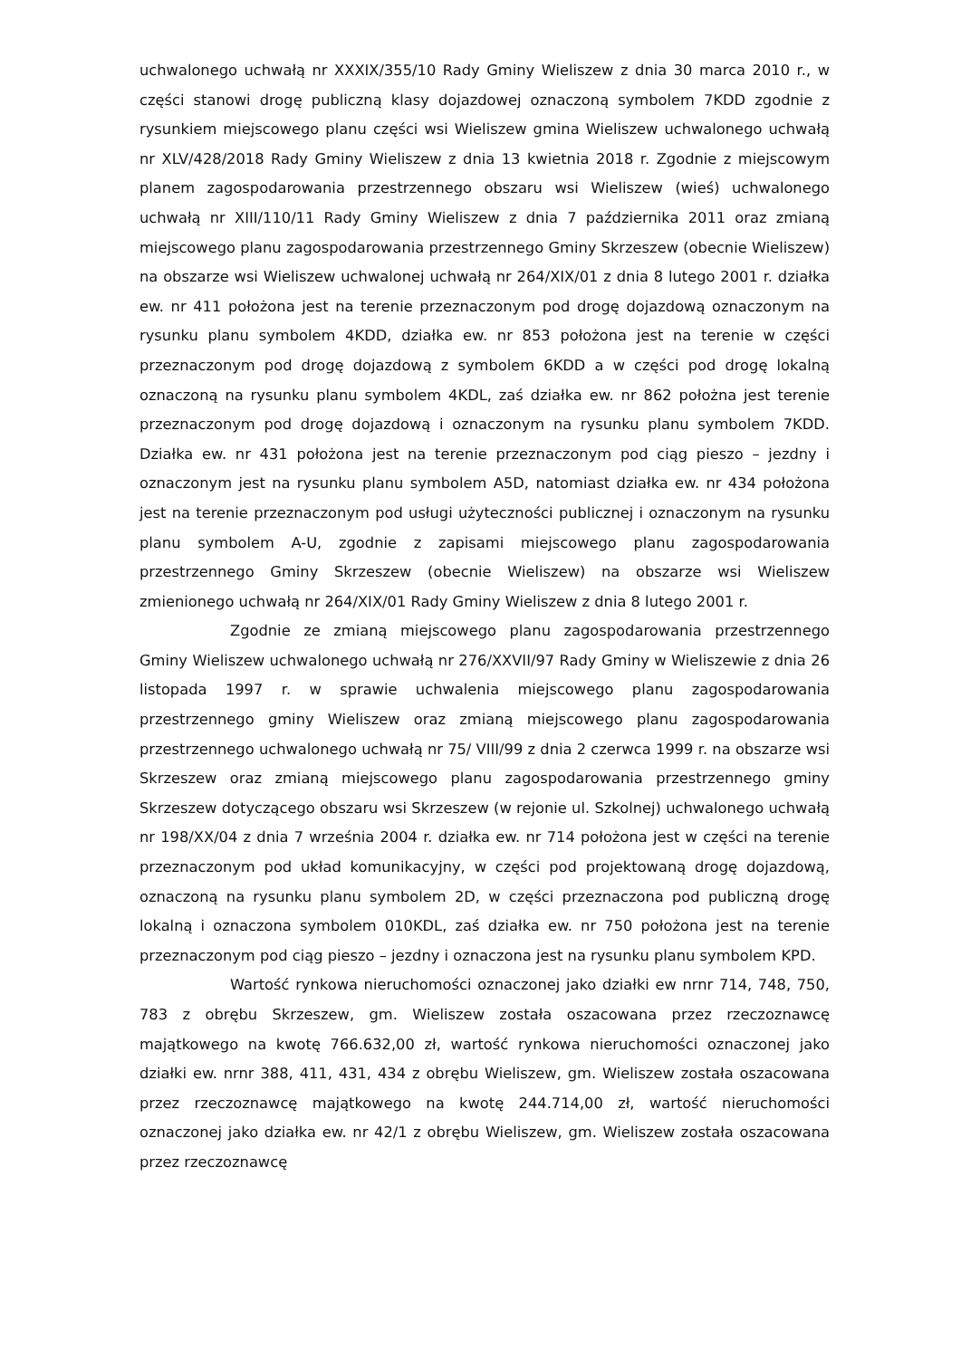uchwalonego uchwałą nr XXXIX/355/10 Rady Gminy Wieliszew z dnia 30 marca 2010 r., w części stanowi drogę publiczną klasy dojazdowej oznaczoną symbolem 7KDD zgodnie z rysunkiem miejscowego planu części wsi Wieliszew gmina Wieliszew uchwalonego uchwałą nr XLV/428/2018 Rady Gminy Wieliszew z dnia 13 kwietnia 2018 r. Zgodnie z miejscowym planem zagospodarowania przestrzennego obszaru wsi Wieliszew (wieś) uchwalonego uchwałą nr XIII/110/11 Rady Gminy Wieliszew z dnia 7 października 2011 oraz zmianą miejscowego planu zagospodarowania przestrzennego Gminy Skrzeszew (obecnie Wieliszew) na obszarze wsi Wieliszew uchwalonej uchwałą nr 264/XIX/01 z dnia 8 lutego 2001 r. działka ew. nr 411 położona jest na terenie przeznaczonym pod drogę dojazdową oznaczonym na rysunku planu symbolem 4KDD, działka ew. nr 853 położona jest na terenie w części przeznaczonym pod drogę dojazdową z symbolem 6KDD a w części pod drogę lokalną oznaczoną na rysunku planu symbolem 4KDL, zaś działka ew. nr 862 położna jest terenie przeznaczonym pod drogę dojazdową i oznaczonym na rysunku planu symbolem 7KDD. Działka ew. nr 431 położona jest na terenie przeznaczonym pod ciąg pieszo – jezdny i oznaczonym jest na rysunku planu symbolem A5D, natomiast działka ew. nr 434 położona jest na terenie przeznaczonym pod usługi użyteczności publicznej i oznaczonym na rysunku planu symbolem A-U, zgodnie z zapisami miejscowego planu zagospodarowania przestrzennego Gminy Skrzeszew (obecnie Wieliszew) na obszarze wsi Wieliszew zmienionego uchwałą nr 264/XIX/01 Rady Gminy Wieliszew z dnia 8 lutego 2001 r.
Zgodnie ze zmianą miejscowego planu zagospodarowania przestrzennego Gminy Wieliszew uchwalonego uchwałą nr 276/XXVII/97 Rady Gminy w Wieliszewie z dnia 26 listopada 1997 r. w sprawie uchwalenia miejscowego planu zagospodarowania przestrzennego gminy Wieliszew oraz zmianą miejscowego planu zagospodarowania przestrzennego uchwalonego uchwałą nr 75/ VIII/99 z dnia 2 czerwca 1999 r. na obszarze wsi Skrzeszew oraz zmianą miejscowego planu zagospodarowania przestrzennego gminy Skrzeszew dotyczącego obszaru wsi Skrzeszew (w rejonie ul. Szkolnej) uchwalonego uchwałą nr 198/XX/04 z dnia 7 września 2004 r. działka ew. nr 714 położona jest w części na terenie przeznaczonym pod układ komunikacyjny, w części pod projektowaną drogę dojazdową, oznaczoną na rysunku planu symbolem 2D, w części przeznaczona pod publiczną drogę lokalną i oznaczona symbolem 010KDL, zaś działka ew. nr 750 położona jest na terenie przeznaczonym pod ciąg pieszo – jezdny i oznaczona jest na rysunku planu symbolem KPD.
Wartość rynkowa nieruchomości oznaczonej jako działki ew nrnr 714, 748, 750, 783 z obrębu Skrzeszew, gm. Wieliszew została oszacowana przez rzeczoznawcę majątkowego na kwotę 766.632,00 zł, wartość rynkowa nieruchomości oznaczonej jako działki ew. nrnr 388, 411, 431, 434 z obrębu Wieliszew, gm. Wieliszew została oszacowana przez rzeczoznawcę majątkowego na kwotę 244.714,00 zł, wartość nieruchomości oznaczonej jako działka ew. nr 42/1 z obrębu Wieliszew, gm. Wieliszew została oszacowana przez rzeczoznawcę